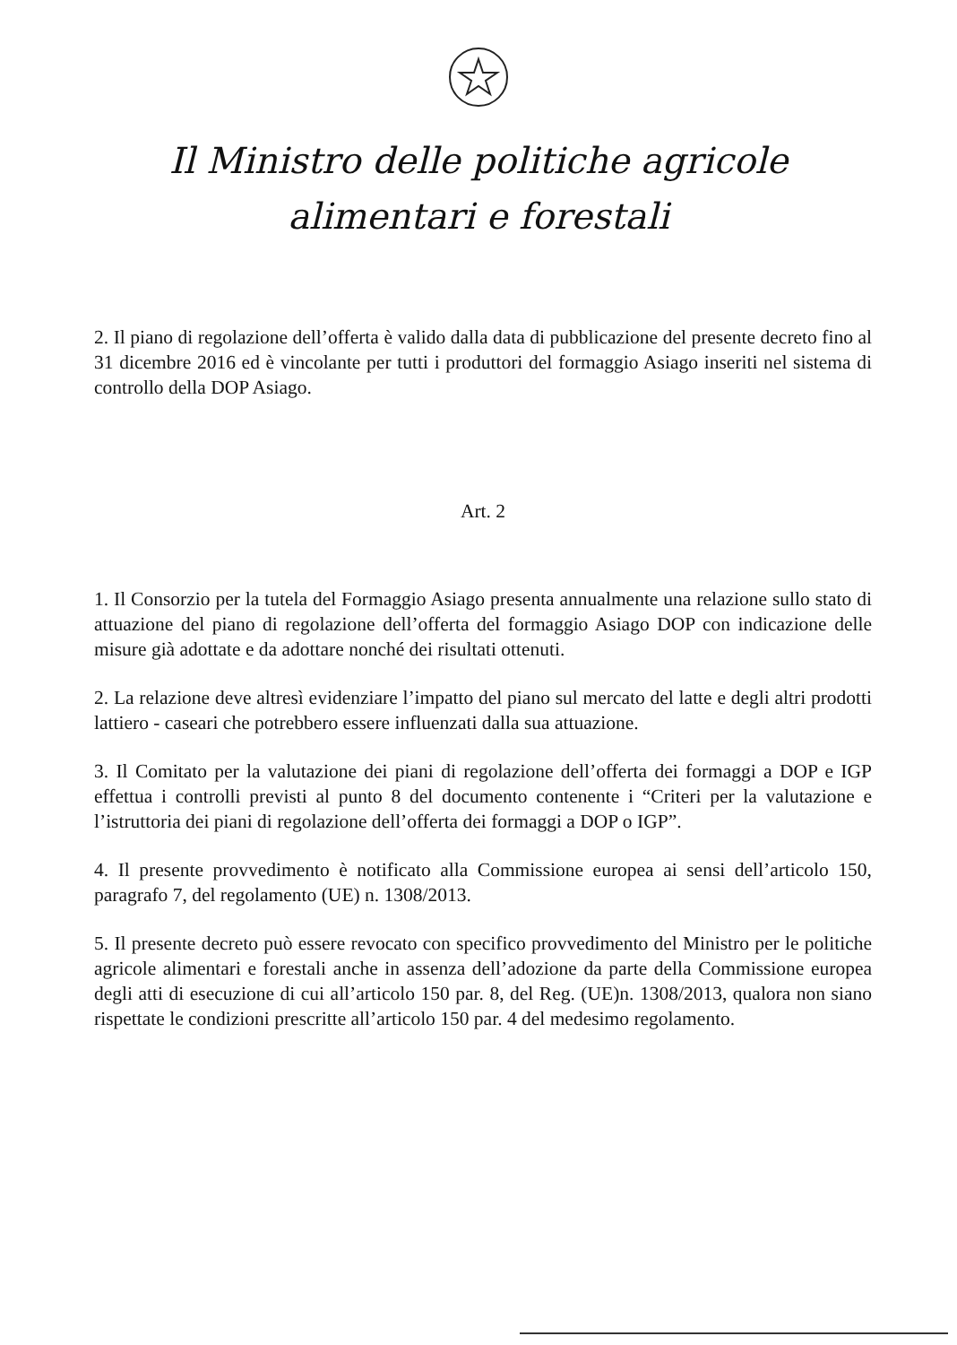Il Ministro delle politiche agricole
alimentari e forestali
2. Il piano di regolazione dell’offerta è valido dalla data di pubblicazione del presente decreto fino al 31 dicembre 2016 ed è vincolante per tutti i produttori del formaggio Asiago inseriti nel sistema di controllo della DOP Asiago.
Art. 2
1. Il Consorzio per la tutela del Formaggio Asiago presenta annualmente una relazione sullo stato di attuazione del piano di regolazione dell’offerta del formaggio Asiago DOP con indicazione delle misure già adottate e da adottare nonché dei risultati ottenuti.
2. La relazione deve altresì evidenziare l’impatto del piano sul mercato del latte e degli altri prodotti lattiero - caseari che potrebbero essere influenzati dalla sua attuazione.
3. Il Comitato per la valutazione dei piani di regolazione dell’offerta dei formaggi a DOP e IGP effettua i controlli previsti al punto 8 del documento contenente i “Criteri per la valutazione e l’istruttoria dei piani di regolazione dell’offerta dei formaggi a DOP o IGP”.
4. Il presente provvedimento è notificato alla Commissione europea ai sensi dell’articolo 150, paragrafo 7, del regolamento (UE) n. 1308/2013.
5. Il presente decreto può essere revocato con specifico provvedimento del Ministro per le politiche agricole alimentari e forestali anche in assenza dell’adozione da parte della Commissione europea degli atti di esecuzione di cui all’articolo 150 par. 8, del Reg. (UE)n. 1308/2013, qualora non siano rispettate le condizioni prescritte all’articolo 150 par. 4 del medesimo regolamento.